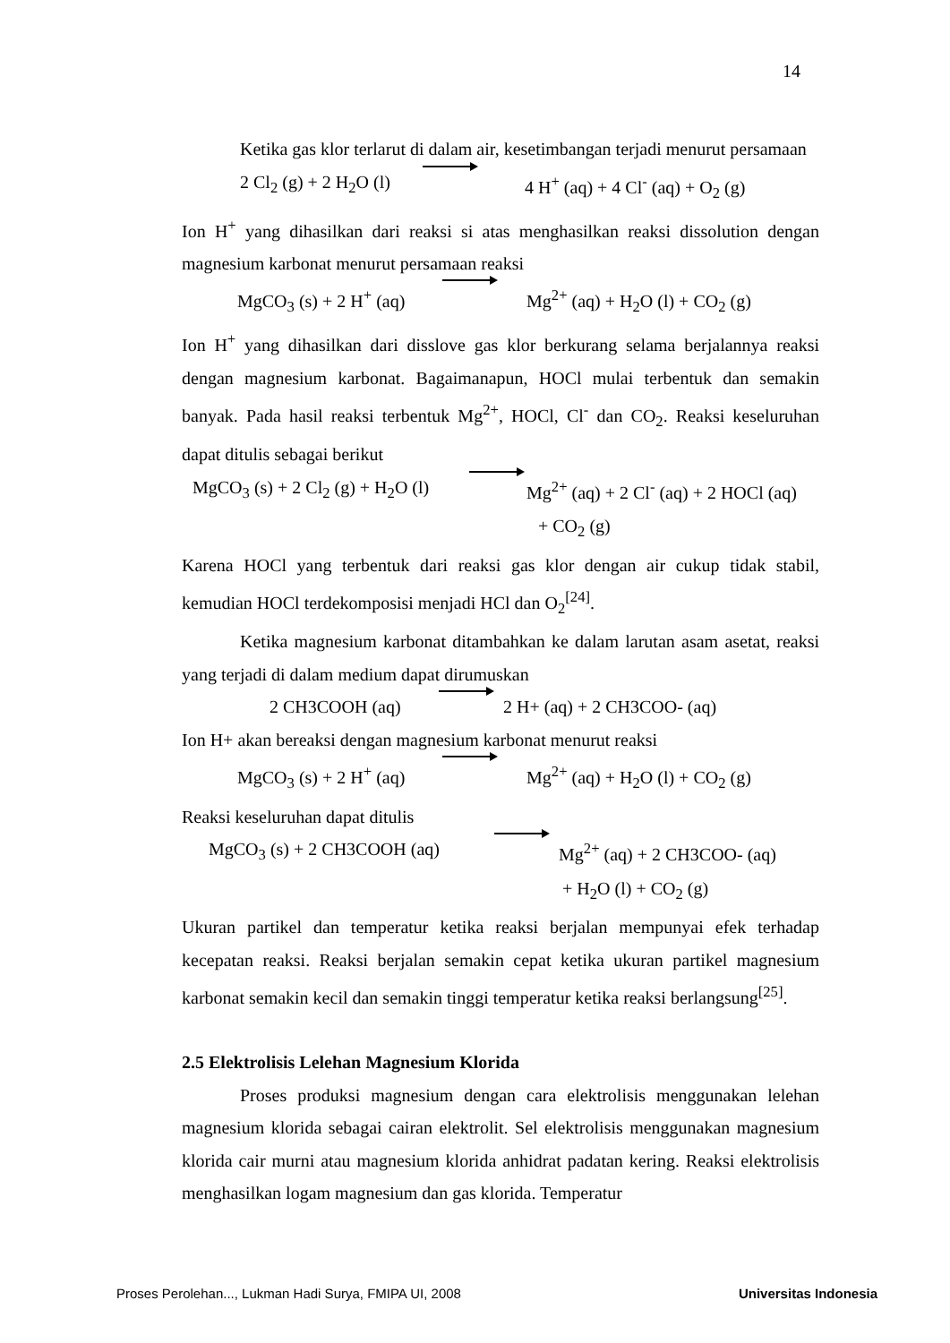14
Ketika gas klor terlarut di dalam air, kesetimbangan terjadi menurut persamaan
2 Cl<sub>2</sub> (g) + 2 H<sub>2</sub>O (l) 4 H<sup>+</sup> (aq) + 4 Cl<sup>-</sup> (aq) + O<sub>2</sub> (g)
Ion H<sup>+</sup> yang dihasilkan dari reaksi si atas menghasilkan reaksi dissolution dengan magnesium karbonat menurut persamaan reaksi
MgCO<sub>3</sub> (s) + 2 H<sup>+</sup> (aq) Mg<sup>2+</sup> (aq) + H<sub>2</sub>O (l) + CO<sub>2</sub> (g)
Ion H<sup>+</sup> yang dihasilkan dari disslove gas klor berkurang selama berjalannya reaksi dengan magnesium karbonat. Bagaimanapun, HOCl mulai terbentuk dan semakin banyak. Pada hasil reaksi terbentuk Mg<sup>2+</sup>, HOCl, Cl<sup>-</sup> dan CO<sub>2</sub>. Reaksi keseluruhan dapat ditulis sebagai berikut
MgCO<sub>3</sub> (s) + 2 Cl<sub>2</sub> (g) + H<sub>2</sub>O (l) Mg<sup>2+</sup> (aq) + 2 Cl<sup>-</sup> (aq) + 2 HOCl (aq)
+ CO<sub>2</sub> (g)
Karena HOCl yang terbentuk dari reaksi gas klor dengan air cukup tidak stabil, kemudian HOCl terdekomposisi menjadi HCl dan O<sub>2</sub><sup>[24]</sup>.
Ketika magnesium karbonat ditambahkan ke dalam larutan asam asetat, reaksi yang terjadi di dalam medium dapat dirumuskan
2 CH3COOH (aq) 2 H+ (aq) + 2 CH3COO- (aq)
Ion H+ akan bereaksi dengan magnesium karbonat menurut reaksi
MgCO<sub>3</sub> (s) + 2 H<sup>+</sup> (aq) Mg<sup>2+</sup> (aq) + H<sub>2</sub>O (l) + CO<sub>2</sub> (g)
Reaksi keseluruhan dapat ditulis
MgCO<sub>3</sub> (s) + 2 CH3COOH (aq) Mg<sup>2+</sup> (aq) + 2 CH3COO- (aq)
+ H<sub>2</sub>O (l) + CO<sub>2</sub> (g)
Ukuran partikel dan temperatur ketika reaksi berjalan mempunyai efek terhadap kecepatan reaksi. Reaksi berjalan semakin cepat ketika ukuran partikel magnesium karbonat semakin kecil dan semakin tinggi temperatur ketika reaksi berlangsung<sup>[25]</sup>.
2.5 Elektrolisis Lelehan Magnesium Klorida
Proses produksi magnesium dengan cara elektrolisis menggunakan lelehan magnesium klorida sebagai cairan elektrolit. Sel elektrolisis menggunakan magnesium klorida cair murni atau magnesium klorida anhidrat padatan kering. Reaksi elektrolisis menghasilkan logam magnesium dan gas klorida. Temperatur
Proses Perolehan..., Lukman Hadi Surya, FMIPA UI, 2008 Universitas Indonesia